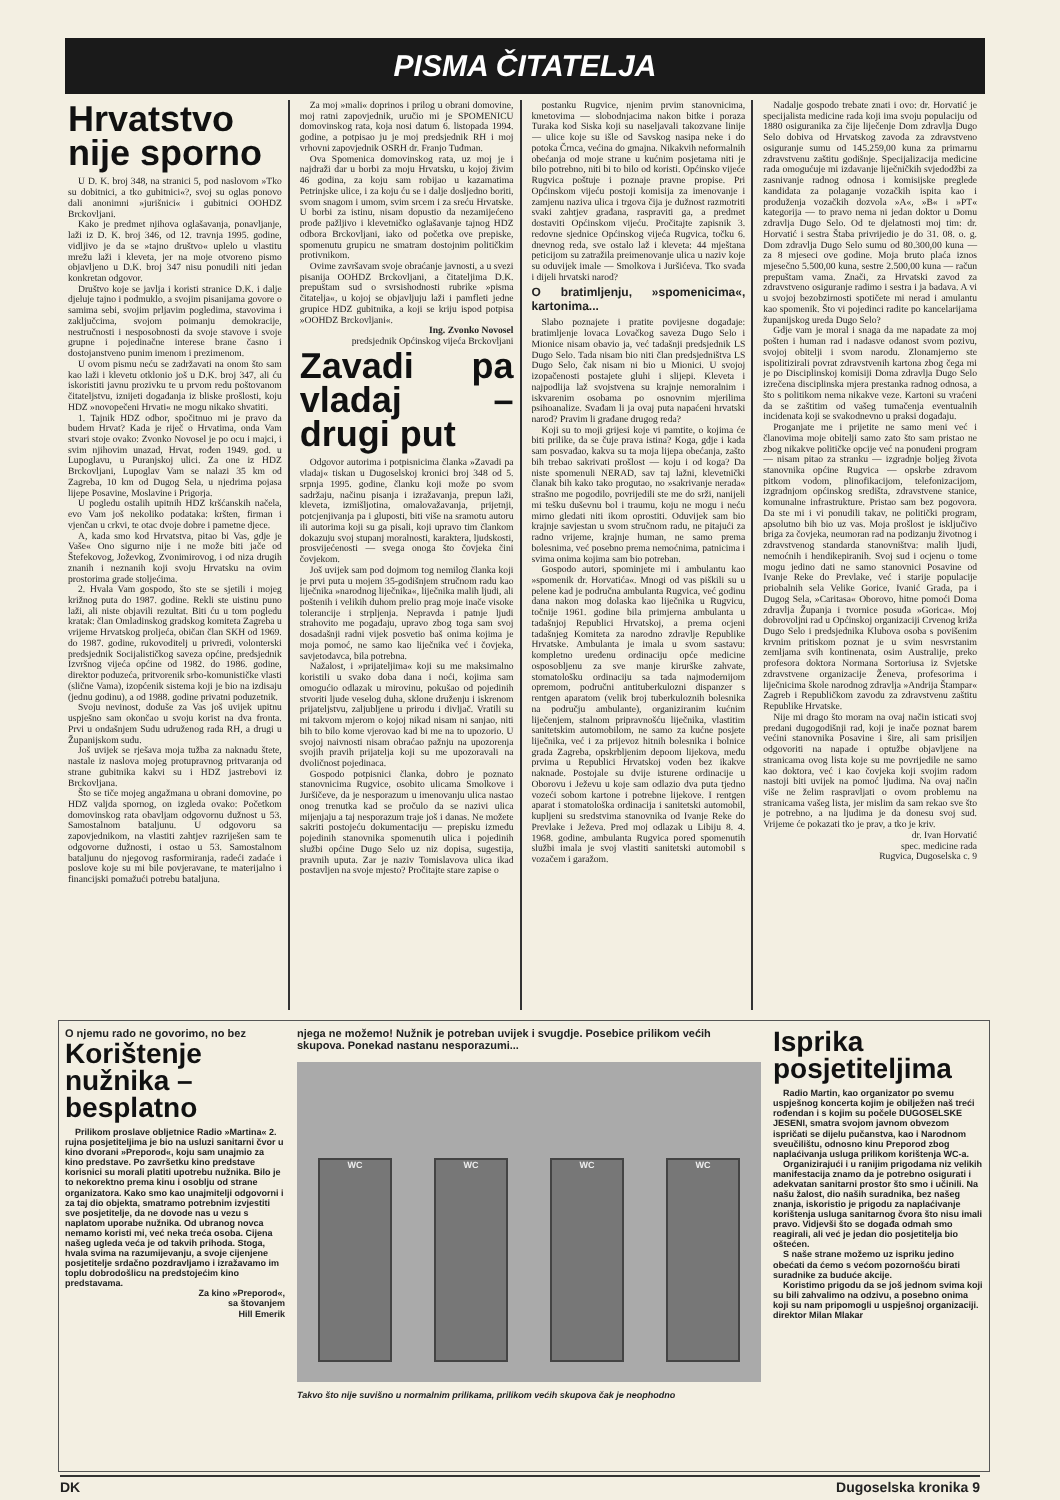PISMA ČITATELJA
Hrvatstvo nije sporno
U D. K. broj 348, na stranici 5, pod naslovom »Tko su dobitnici, a tko gubitnici«?, svoj su oglas ponovo dali anonimni »jurišnici« i gubitnici OOHDZ Brckovljani.
Kako je predmet njihova oglašavanja, ponavljanje, laži iz D. K. broj 346, od 12. travnja 1995. godine, vidljivo je da se »tajno društvo« uplelo u vlastitu mrežu laži i kleveta, jer na moje otvoreno pismo objavljeno u D.K. broj 347 nisu ponudili niti jedan konkretan odgovor.
Društvo koje se javlja i koristi stranice D.K. i dalje djeluje tajno i podmuklo, a svojim pisanijama govore o samima sebi, svojim prljavim pogledima, stavovima i zaključcima, svojom poimanju demokracije, nestručnosti i nesposobnosti da svoje stavove i svoje grupne i pojedinačne interese brane časno i dostojanstveno punim imenom i prezimenom.
U ovom pismu neću se zadržavati na onom što sam kao laži i klevetu otklonio još u D.K. broj 347, ali ću iskoristiti javnu prozivku te u prvom redu poštovanom čitateljstvu, iznijeti događanja iz bliske prošlosti, koju HDZ »novopečeni Hrvati« ne mogu nikako shvatiti.
1. Tajnik HDZ odbor, spočitnuo mi je pravo da budem Hrvat? Kada je riječ o Hrvatima, onda Vam stvari stoje ovako: Zvonko Novosel je po ocu i majci, i svim njihovim unazad, Hrvat, rođen 1949. god. u Lupoglavu, u Puranjskoj ulici. Za one iz HDZ Brckovljani, Lupoglav Vam se nalazi 35 km od Zagreba, 10 km od Dugog Sela, u njedrima pojasa lijepe Posavine, Moslavine i Prigorja.
U pogledu ostalih upitnih HDZ kršćanskih načela, evo Vam još nekoliko podataka: kršten, firman i vjenčan u crkvi, te otac dvoje dobre i pametne djece.
A, kada smo kod Hrvatstva, pitao bi Vas, gdje je Vaše« Ono sigurno nije i ne može biti jače od Štefekovog, Joževkog, Zvonimirovog, i od niza drugih znanih i neznanih koji svoju Hrvatsku na ovim prostorima grade stoljećima.
2. Hvala Vam gospodo, što ste se sjetili i mojeg križnog puta do 1987. godine. Rekli ste uistinu puno laži, ali niste objavili rezultat. Biti ću u tom pogledu kratak: član Omladinskog gradskog komiteta Zagreba u vrijeme Hrvatskog proljeća, običan član SKH od 1969. do 1987. godine, rukovoditelj u privredi, volonterski predsjednik Socijalističkog saveza općine, predsjednik Izvršnog vijeća općine od 1982. do 1986. godine, direktor poduzeća, pritvorenik srbo-komunističke vlasti (slične Vama), izopćenik sistema koji je bio na izdisaju (jednu godinu), a od 1988. godine privatni poduzetnik.
Svoju nevinost, dodušе za Vas još uvijek upitnu uspješno sam okončao u svoju korist na dva fronta. Prvi u ondašnjem Sudu udruženog rada RH, a drugi u Županijskom sudu.
Još uvijek se rješava moja tužba za naknadu štete, nastale iz naslova mojeg protupravnog pritvaranja od strane gubitnika kakvi su i HDZ jastrebovi iz Brckovljana.
Što se tiče mojeg angažmana u obrani domovine, po HDZ valjda spornog, on izgleda ovako: Početkom domovinskog rata obavljam odgovornu dužnost u 53. Samostalnom bataljunu. U odgovoru sa zapovjednikom, na vlastiti zahtjev razriješen sam te odgovorne dužnosti, i ostao u 53. Samostalnom bataljunu do njegovog rasformiranja, radeći zadaće i poslove koje su mi bile povjeravane, te materijalno i financijski pomažući potrebu bataljuna.
Za moj »mali« doprinos i prilog u obrani domovine, moj ratni zapovjednik, uručio mi je SPOMENICU domovinskog rata, koja nosi datum 6. listopada 1994. godine, a potpisao ju je moj predsjednik RH i moj vrhovni zapovjednik OSRH dr. Franjo Tuđman.
Ova Spomenica domovinskog rata, uz moj je i najdraži dar u borbi za moju Hrvatsku, u kojoj živim 46 godina, za koju sam robijao u kazamatima Petrinjske ulice, i za koju ću se i dalje dosljedno boriti, svom snagom i umom, svim srcem i za sreću Hrvatske. U borbi za istinu, nisam dopustio da nezamijećeno prođe pažljivo i klevetničko oglašavanje tajnog HDZ odbora Brckovljani, iako od početka ove prepiske, spomenutu grupicu ne smatram dostojnim političkim protivnikom.
Ovime završavam svoje obraćanje javnosti, a u svezi pisanija OOHDZ Brckovljani, a čitateljima D.K. prepuštam sud o svrsishodnosti rubrike »pisma čitatelja«, u kojoj se objavljuju laži i pamfleti jedne grupice HDZ gubitnika, a koji se kriju ispod potpisa »OOHDZ Brckovljani«.
Ing. Zvonko Novosel
predsjednik Općinskog vijeća Brckovljani
Zavadi pa vladaj – drugi put
Odgovor autorima i potpisnicima članka »Zavadi pa vladaj« tiskan u Dugoselskoj kronici broj 348 od 5. srpnja 1995. godine, članku koji može po svom sadržaju, načinu pisanja i izražavanja, prepun laži, kleveta, izmišljotina, omalovažavanja, prijetnji, potcjenjivanja pa i gluposti, biti više na sramotu autoru ili autorima koji su ga pisali, koji upravo tim člankom dokazuju svoj stupanj moralnosti, karaktera, ljudskosti, prosvijećenosti — svega onoga što čovjeka čini čovjekom.
Još uvijek sam pod dojmom tog nemilog članka koji je prvi puta u mojem 35-godišnjem stručnom radu kao liječnika »narodnog liječnika«, liječnika malih ljudi, ali poštenih i velikih duhom prelio prag moje inače visoke tolerancije i strpljenja. Nepravda i patnje ljudi strahovito me pogađaju, upravo zbog toga sam svoj dosadašnji radni vijek posvetio baš onima kojima je moja pomoć, ne samo kao liječnika već i čovjeka, savjetodavca, bila potrebna.
Nažalost, i »prijateljima« koji su me maksimalno koristili u svako doba dana i noći, kojima sam omogućio odlazak u mirovinu, pokušao od pojedinih stvoriti ljude veselog duha, sklone druženju i iskrenom prijateljstvu, zaljubljene u prirodu i divljač. Vratili su mi takvom mjerom o kojoj nikad nisam ni sanjao, niti bih to bilo kome vjerovao kad bi me na to upozorio. U svojoj naivnosti nisam obraćao pažnju na upozorenja svojih pravih prijatelja koji su me upozoravali na dvoličnost pojedinaca.
Gospodo potpisnici članka, dobro je poznato stanovnicima Rugvice, osobito ulicama Smolkove i Juršičeve, da je nesporazum u imenovanju ulica nastao onog trenutka kad se pročulo da se nazivi ulica mijenjaju a taj nesporazum traje još i danas. Ne možete sakriti postojeću dokumentaciju — prepisku između pojedinih stanovnika spomenutih ulica i pojedinih službi općine Dugo Selo uz niz dopisa, sugestija, pravnih uputa. Zar je naziv Tomislavova ulica ikad postavljen na svoje mjesto? Pročitajte stare zapise o
postanku Rugvice, njenim prvim stanovnicima, kmetovima — slobodnjacima nakon bitke i poraza Turaka kod Siska koji su naseljavali takozvane linije — ulice koje su išle od Savskog nasipa neke i do potoka Črnca, većina do gmajna. Nikakvih neformalnih obećanja od moje strane u kućnim posjetama niti je bilo potrebno, niti bi to bilo od koristi. Općinsko vijeće Rugvica poštuje i poznaje pravne propise. Pri Općinskom vijeću postoji komisija za imenovanje i zamjenu naziva ulica i trgova čija je dužnost razmotriti svaki zahtjev građana, raspraviti ga, a predmet dostaviti Općinskom vijeću. Pročitajte zapisnik 3. redovne sjednice Općinskog vijeća Rugvica, točku 6. dnevnog reda, sve ostalo laž i kleveta: 44 mještana peticijom su zatražila preimenovanje ulica u naziv koje su oduvijek imale — Smolkova i Juršićeva. Tko svađa i dijeli hrvatski narod?
O bratimljenju, »spomenicima«, kartonima...
Slabo poznajete i pratite povijesne događaje: bratimljenje lovaca Lovačkog saveza Dugo Selo i Mionice nisam obavio ja, već tadašnji predsjednik LS Dugo Selo. Tada nisam bio niti član predsjedništva LS Dugo Selo, čak nisam ni bio u Mionici. U svojoj izopačenosti postajete gluhi i slijepi. Kleveta i najpodlija laž svojstvena su krajnje nemoralnim i iskvarenim osobama po osnovnim mjerilima psihoanalize. Svađam li ja ovaj puta napaćeni hrvatski narod? Pravim li građane drugog reda?
Koji su to moji grijesi koje vi pamtite, o kojima će biti prilike, da se čuje prava istina? Koga, gdje i kada sam posvađao, kakva su ta moja lijepa obećanja, zašto bih trebao sakrivati prošlost — koju i od koga? Da niste spomenuli NERAD, sav taj lažni, klevetnički članak bih kako tako progutao, no »sakrivanje nerada« strašno me pogodilo, povrijedili ste me do srži, nanijeli mi tešku duševnu bol i traumu, koju ne mogu i neću mirno gledati niti ikom oprostiti. Oduvijek sam bio krajnje savjestan u svom stručnom radu, ne pitajući za radno vrijeme, krajnje human, ne samo prema bolesnima, već posebno prema nemoćnima, patnicima i svima onima kojima sam bio potreban.
Gospodo autori, spominjete mi i ambulantu kao »spomenik dr. Horvatića«. Mnogi od vas piškili su u pelene kad je područna ambulanta Rugvica, već godinu dana nakon mog dolaska kao liječnika u Rugvicu, točnije 1961. godine bila primjerna ambulanta u tadašnjoj Republici Hrvatskoj, a prema ocjeni tadašnjeg Komiteta za narodno zdravlje Republike Hrvatske. Ambulanta je imala u svom sastavu: kompletno uređenu ordinaciju opće medicine osposobljenu za sve manje kirurške zahvate, stomatološku ordinaciju sa tada najmodernijom opremom, područni antituberkulozni dispanzer s rentgen aparatom (velik broj tuberkuloznih bolesnika na području ambulante), organiziranim kućnim liječenjem, stalnom pripravnošću liječnika, vlastitim sanitetskim automobilom, ne samo za kućne posjete liječnika, već i za prijevoz hitnih bolesnika i bolnice grada Zagreba, opskrbljenim depoom lijekova, među prvima u Republici Hrvatskoj vođen bez ikakve naknade. Postojale su dvije isturene ordinacije u Oborovu i Ježevu u koje sam odlazio dva puta tjedno vozeći sobom kartone i potrebne lijekove. I rentgen aparat i stomatološka ordinacija i sanitetski automobil, kupljeni su sredstvima stanovnika od Ivanje Reke do Prevlake i Ježeva. Pred moj odlazak u Libiju 8. 4. 1968. godine, ambulanta Rugvica pored spomenutih službi imala je svoj vlastiti sanitetski automobil s vozačem i garažom.
Nadalje gospodo trebate znati i ovo: dr. Horvatić je specijalista medicine rada koji ima svoju populaciju od 1880 osiguranika za čije liječenje Dom zdravlja Dugo Selo dobiva od Hrvatskog zavoda za zdravstveno osiguranje sumu od 145.259,00 kuna za primarnu zdravstvenu zaštitu godišnje. Specijalizacija medicine rada omogućuje mi izdavanje liječničkih svjedodžbi za zasnivanje radnog odnosa i komisijske preglede kandidata za polaganje vozačkih ispita kao i produženja vozačkih dozvola »A«, »B« i »PT« kategorija — to pravo nema ni jedan doktor u Domu zdravlja Dugo Selo. Od te djelatnosti moj tim: dr. Horvatić i sestra Štaba privrijedio je do 31. 08. o. g. Dom zdravlja Dugo Selo sumu od 80.300,00 kuna — za 8 mjeseci ove godine. Moja bruto plaća iznos mjesečno 5.500,00 kuna, sestre 2.500,00 kuna — račun prepuštam vama. Znači, za Hrvatski zavod za zdravstveno osiguranje radimo i sestra i ja badava. A vi u svojoj bezobzirnosti spotičete mi nerad i amulantu kao spomenik. Što vi pojedinci radite po kancelarijama županijskog ureda Dugo Selo?
Gdje vam je moral i snaga da me napadate za moj pošten i human rad i nadasve odanost svom pozivu, svojoj obitelji i svom narodu. Zlonamjerno ste ispolitizirali povrat zdravstvenih kartona zbog čega mi je po Disciplinskoj komisiji Doma zdravlja Dugo Selo izrečena disciplinska mjera prestanka radnog odnosa, a što s politikom nema nikakve veze. Kartoni su vraćeni da se zaštitim od vašeg tumačenja eventualnih incidenata koji se svakodnevno u praksi događaju.
Proganjate me i prijetite ne samo meni već i članovima moje obitelji samo zato što sam pristao ne zbog nikakve političke opcije već na ponuđeni program — nisam pitao za stranku — izgradnje boljeg života stanovnika općine Rugvica — opskrbe zdravom pitkom vodom, plinofikacijom, telefonizacijom, izgradnjom općinskog središta, zdravstvene stanice, komunalne infrastrukture. Pristao sam bez pogovora. Da ste mi i vi ponudili takav, ne politički program, apsolutno bih bio uz vas. Moja prošlost je isključivo briga za čovjeka, neumoran rad na podizanju životnog i zdravstvenog standarda stanovništva: malih ljudi, nemoćnih i hendikepiranih. Svoj sud i ocjenu o tome mogu jedino dati ne samo stanovnici Posavine od Ivanje Reke do Prevlake, već i starije populacije priobalnih sela Velike Gorice, Ivanić Grada, pa i Dugog Sela, »Caritasa« Oborovo, hitne pomoći Doma zdravlja Županja i tvornice posuđa »Gorica«. Moj dobrovoljni rad u Općinskoj organizaciji Crvenog križa Dugo Selo i predsjednika Klubova osoba s povišenim krvnim pritiskom poznat je u svim nesvrstanim zemljama svih kontinenata, osim Australije, preko profesora doktora Normana Sortoriusa iz Svjetske zdravstvene organizacije Ženeva, profesorima i liječnicima škole narodnog zdravlja »Andrija Štampar« Zagreb i Republičkom zavodu za zdravstvenu zaštitu Republike Hrvatske.
Nije mi drago što moram na ovaj način isticati svoj predani dugogodišnji rad, koji je inače poznat barem većini stanovnika Posavine i šire, ali sam prisiljen odgovoriti na napade i optužbe objavljene na stranicama ovog lista koje su me povrijedile ne samo kao doktora, već i kao čovjeka koji svojim radom nastoji biti uvijek na pomoć ljudima. Na ovaj način više ne želim raspravljati o ovom problemu na stranicama vašeg lista, jer mislim da sam rekao sve što je potrebno, a na ljudima je da donesu svoj sud. Vrijeme će pokazati tko je prav, a tko je kriv.
dr. Ivan Horvatić
spec. medicine rada
Rugvica, Dugoselska c. 9
O njemu rado ne govorimo, no bez
Korištenje nužnika – besplatno
Prilikom proslave obljetnice Radio »Martina« 2. rujna posjetiteljima je bio na usluzi sanitarni čvor u kino dvorani »Preporod«, koju sam unajmio za kino predstave. Po završetku kino predstave korisnici su morali platiti upotrebu nužnika. Bilo je to nekorektno prema kinu i osoblju od strane organizatora. Kako smo kao unajmitelji odgovorni i za taj dio objekta, smatramo potrebnim izvjestiti sve posjetitelje, da ne dovode nas u vezu s naplatom uporabe nužnika. Od ubranog novca nemamo koristi mi, već neka treća osoba. Cijena našeg ugleda veća je od takvih prihoda. Stoga, hvala svima na razumijevanju, a svoje cijenjene posjetitelje srdačno pozdravljamo i izražavamo im toplu dobrodošlicu na predstojećim kino predstavama.
Za kino »Preporod«,
sa štovanjem
Hill Emerik
njega ne možemo! Nužnik je potreban uvijek i svugdje. Posebice prilikom većih skupova. Ponekad nastanu nesporazumi...
WC
WC
WC
WC
Takvo što nije suvišno u normalnim prilikama, prilikom većih skupova čak je neophodno
Isprika posjetiteljima
Radio Martin, kao organizator po svemu uspješnog koncerta kojim je obilježen naš treći rođendan i s kojim su počele DUGOSELSKE JESENI, smatra svojom javnom obvezom ispričati se dijelu pučanstva, kao i Narodnom sveučilištu, odnosno kinu Preporod zbog naplaćivanja usluga prilikom korištenja WC-a.
Organizirajući i u ranijim prigodama niz velikih manifestacija znamo da je potrebno osigurati i adekvatan sanitarni prostor što smo i učinili. Na našu žalost, dio naših suradnika, bez našeg znanja, iskoristio je prigodu za naplaćivanje korištenja usluga sanitarnog čvora što nisu imali pravo. Vidjevši što se događa odmah smo reagirali, ali već je jedan dio posjetitelja bio oštećen.
S naše strane možemo uz ispriku jedino obećati da ćemo s većom pozornošću birati suradnike za buduće akcije.
Koristimo prigodu da se još jednom svima koji su bili zahvalimo na odzivu, a posebno onima koji su nam pripomogli u uspješnoj organizaciji. direktor Milan Mlakar
DK Dugoselska kronika 9